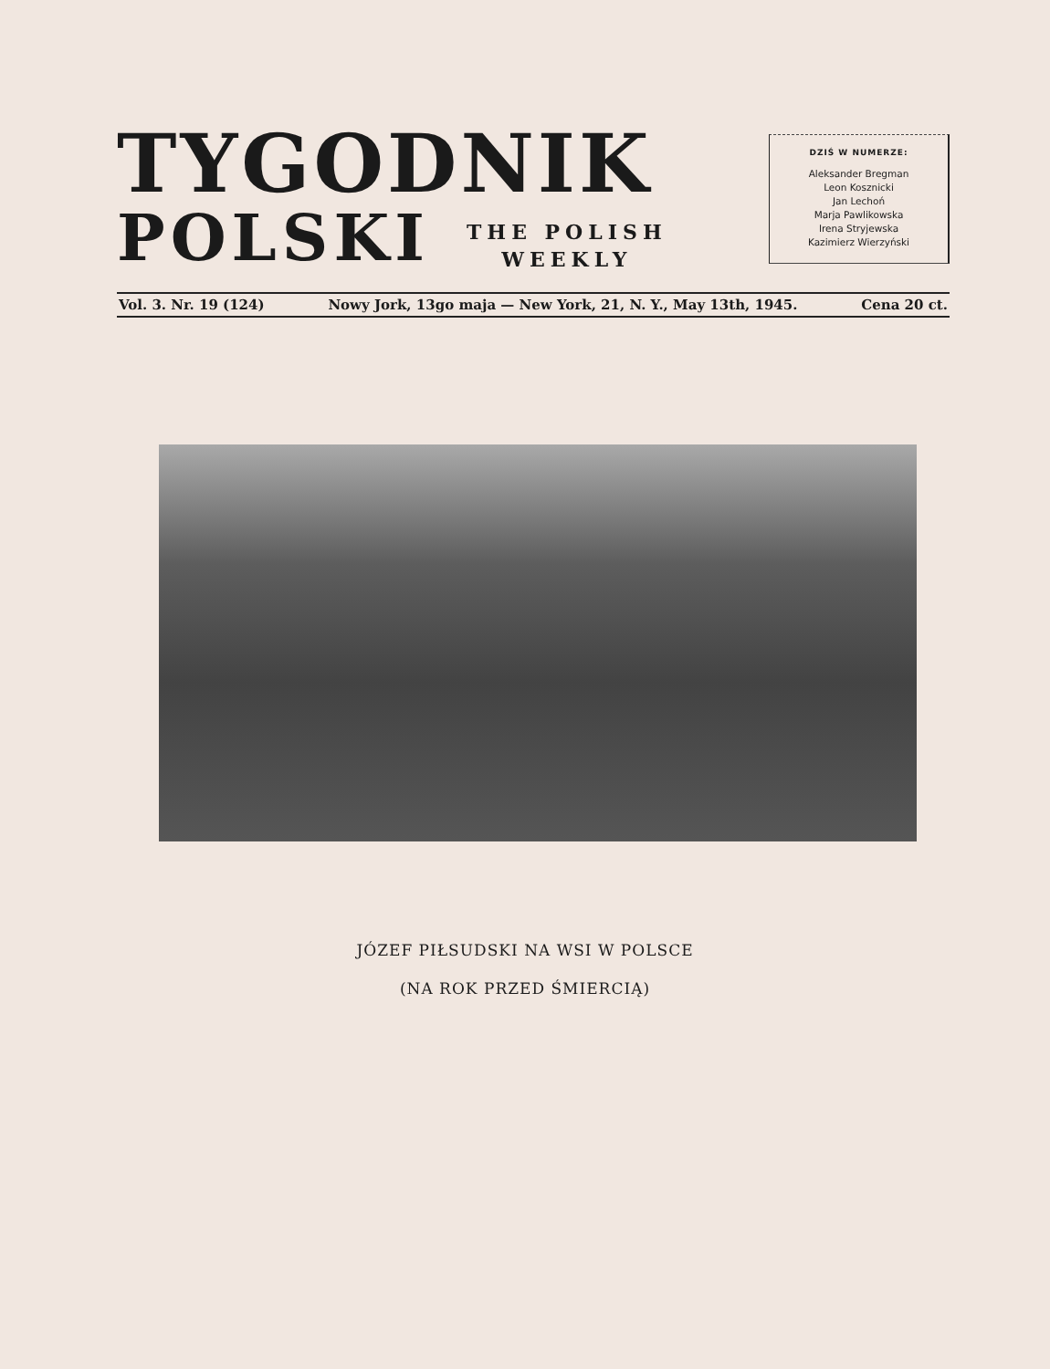TYGODNIK
POLSKI
THE POLISH
WEEKLY
DZIŚ W NUMERZE:
Aleksander Bregman
Leon Kosznicki
Jan Lechoń
Marja Pawlikowska
Irena Stryjewska
Kazimierz Wierzyński
Vol. 3. Nr. 19 (124) Nowy Jork, 13go maja — New York, 21, N. Y., May 13th, 1945. Cena 20 ct.
JÓZEF PIŁSUDSKI NA WSI W POLSCE
(NA ROK PRZED ŚMIERCIĄ)